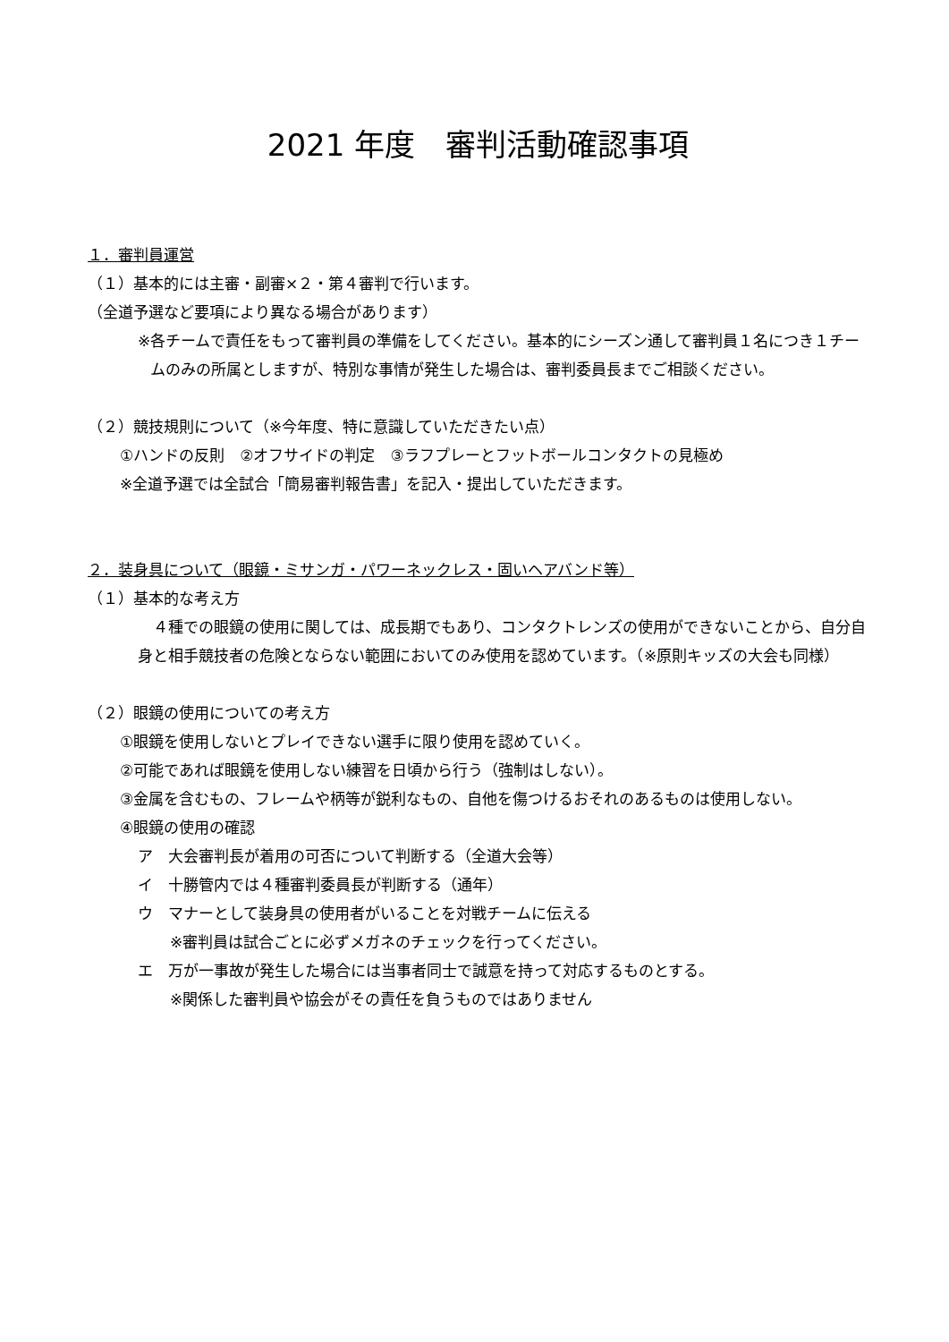2021 年度　審判活動確認事項
１．審判員運営
（１）基本的には主審・副審×２・第４審判で行います。
（全道予選など要項により異なる場合があります）
※各チームで責任をもって審判員の準備をしてください。基本的にシーズン通して審判員１名につき１チームのみの所属としますが、特別な事情が発生した場合は、審判委員長までご相談ください。
（２）競技規則について（※今年度、特に意識していただきたい点）
①ハンドの反則　②オフサイドの判定　③ラフプレーとフットボールコンタクトの見極め
※全道予選では全試合「簡易審判報告書」を記入・提出していただきます。
２．装身具について（眼鏡・ミサンガ・パワーネックレス・固いヘアバンド等）
（１）基本的な考え方
　４種での眼鏡の使用に関しては、成長期でもあり、コンタクトレンズの使用ができないことから、自分自身と相手競技者の危険とならない範囲においてのみ使用を認めています。（※原則キッズの大会も同様）
（２）眼鏡の使用についての考え方
①眼鏡を使用しないとプレイできない選手に限り使用を認めていく。
②可能であれば眼鏡を使用しない練習を日頃から行う（強制はしない）。
③金属を含むもの、フレームや柄等が鋭利なもの、自他を傷つけるおそれのあるものは使用しない。
④眼鏡の使用の確認
ア　大会審判長が着用の可否について判断する（全道大会等）
イ　十勝管内では４種審判委員長が判断する（通年）
ウ　マナーとして装身具の使用者がいることを対戦チームに伝える
※審判員は試合ごとに必ずメガネのチェックを行ってください。
エ　万が一事故が発生した場合には当事者同士で誠意を持って対応するものとする。
※関係した審判員や協会がその責任を負うものではありません